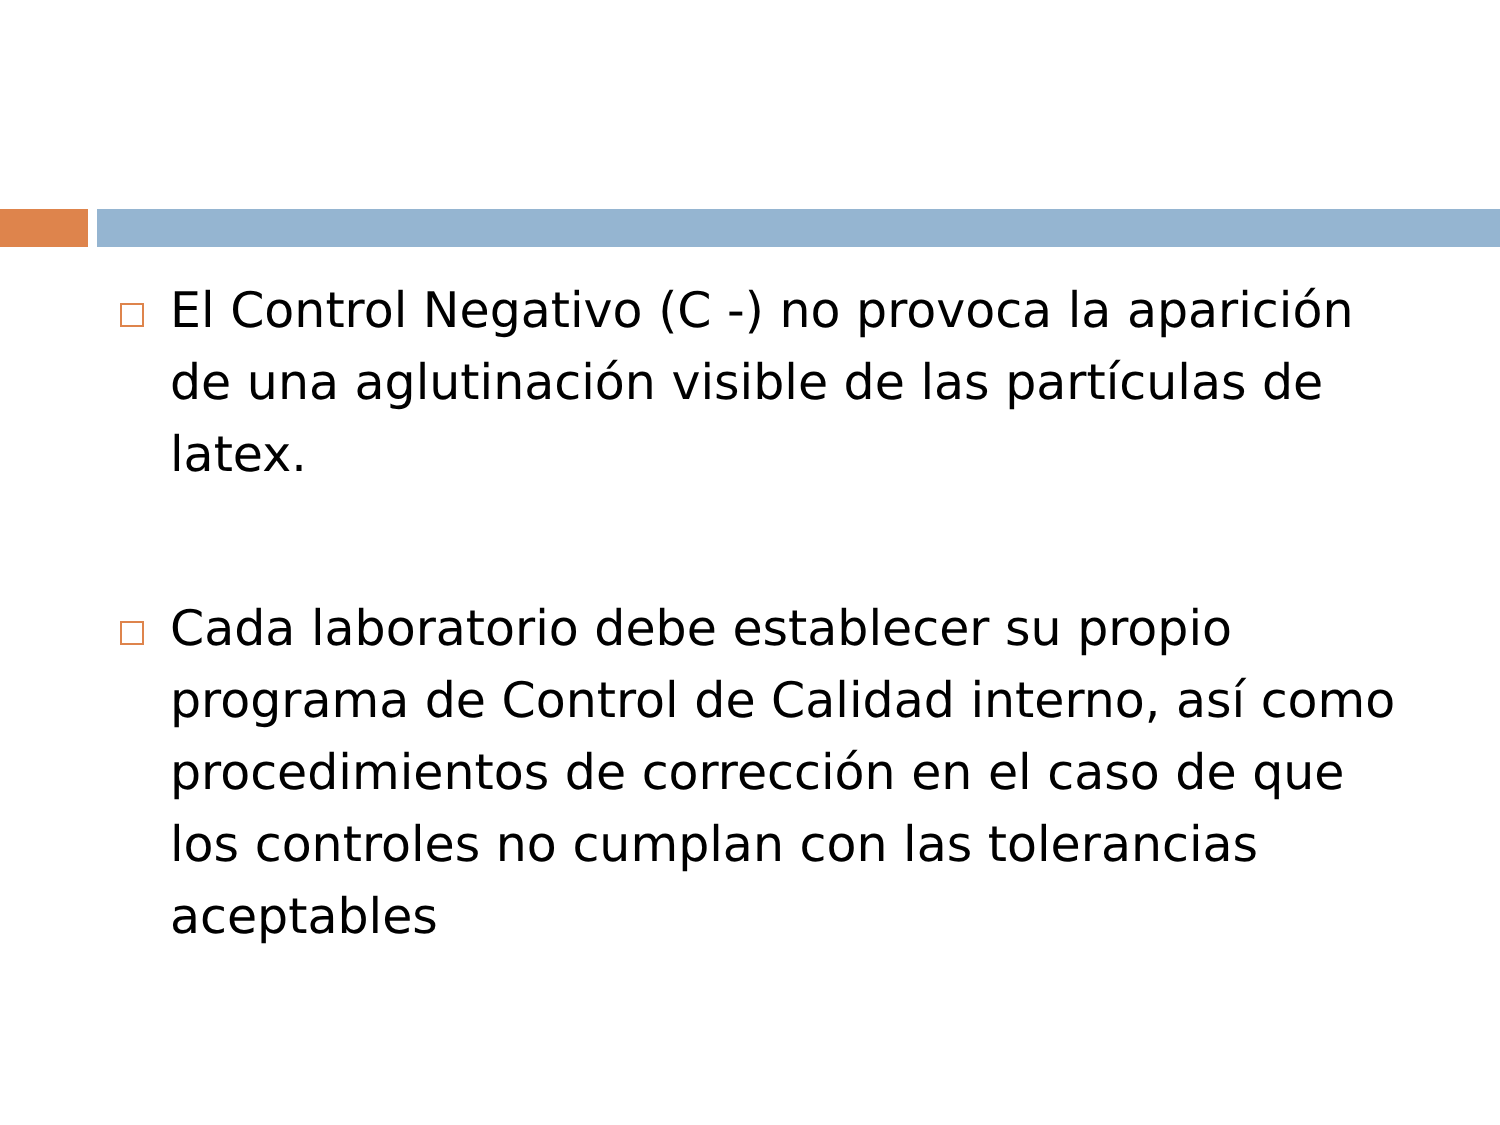El Control Negativo (C -) no provoca la aparición de una aglutinación visible de las partículas de latex.
Cada laboratorio debe establecer su propio programa de Control de Calidad interno, así como procedimientos de corrección en el caso de que los controles no cumplan con las tolerancias aceptables